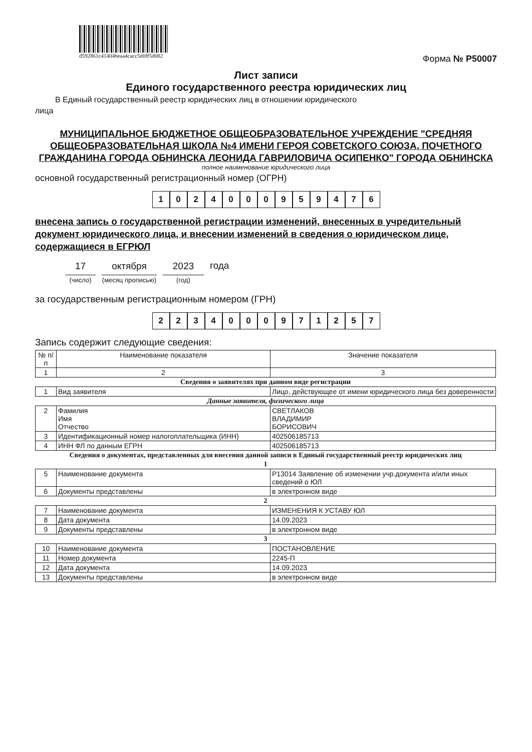d592861c41404beaa4cacc5d0ff5d082
Форма № Р50007
Лист записи
Единого государственного реестра юридических лиц
В Единый государственный реестр юридических лиц в отношении юридического
лица
МУНИЦИПАЛЬНОЕ БЮДЖЕТНОЕ ОБЩЕОБРАЗОВАТЕЛЬНОЕ УЧРЕЖДЕНИЕ "СРЕДНЯЯ ОБЩЕОБРАЗОВАТЕЛЬНАЯ ШКОЛА №4 ИМЕНИ ГЕРОЯ СОВЕТСКОГО СОЮЗА, ПОЧЕТНОГО ГРАЖДАНИНА ГОРОДА ОБНИНСКА ЛЕОНИДА ГАВРИЛОВИЧА ОСИПЕНКО" ГОРОДА ОБНИНСКА
полное наименование юридического лица
основной государственный регистрационный номер (ОГРН)
1024000959476
внесена запись о государственной регистрации изменений, внесенных в учредительный документ юридического лица, и внесении изменений в сведения о юридическом лице, содержащиеся в ЕГРЮЛ
17
(число)
октября
(месяц прописью)
2023
(год)
года
за государственным регистрационным номером (ГРН)
2234000971257
Запись содержит следующие сведения:
| № п/п | Наименование показателя | Значение показателя |
| --- | --- | --- |
| 1 | 2 | 3 |
| Сведения о заявителях при данном виде регистрации | | |
| 1 | Вид заявителя | Лицо, действующее от имени юридического лица без доверенности |
| Данные заявителя, физического лица | | |
| 2 | Фамилия Имя Отчество | СВЕТЛАКОВ ВЛАДИМИР БОРИСОВИЧ |
| 3 | Идентификационный номер налогоплательщика (ИНН) | 402506185713 |
| 4 | ИНН ФЛ по данным ЕГРН | 402506185713 |
| Сведения о документах, представленных для внесения данной записи в Единый государственный реестр юридических лиц | | |
| 1 | | |
| 5 | Наименование документа | Р13014 Заявление об изменении учр.документа и/или иных сведений о ЮЛ |
| 6 | Документы представлены | в электронном виде |
| 2 | | |
| 7 | Наименование документа | ИЗМЕНЕНИЯ К УСТАВУ ЮЛ |
| 8 | Дата документа | 14.09.2023 |
| 9 | Документы представлены | в электронном виде |
| 3 | | |
| 10 | Наименование документа | ПОСТАНОВЛЕНИЕ |
| 11 | Номер документа | 2245-П |
| 12 | Дата документа | 14.09.2023 |
| 13 | Документы представлены | в электронном виде |